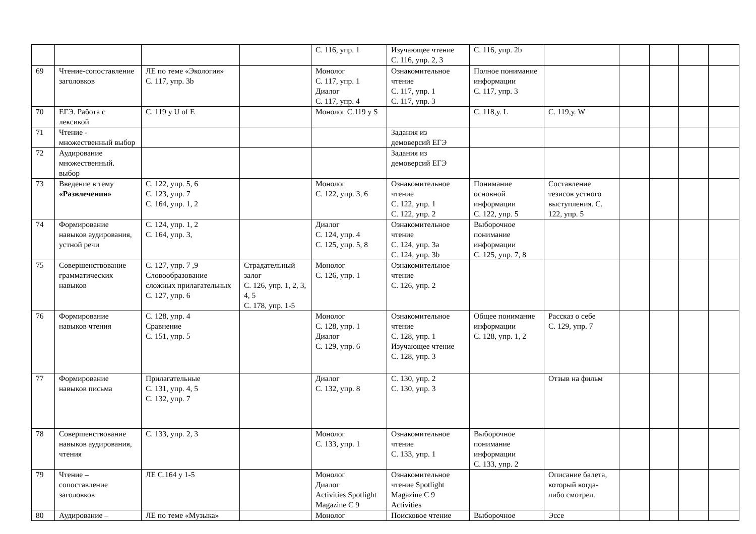| | | | | С. 116, упр. 1 | Изучающее чтение С. 116, упр. 2, 3 | С. 116, упр. 2b | | | | | |
| 69 | Чтение-сопоставление заголовков | ЛЕ по теме «Экология» С. 117, упр. 3b | | Монолог С. 117, упр. 1 Диалог С. 117, упр. 4 | Ознакомительное чтение С. 117, упр. 1 С. 117, упр. 3 | Полное понимание информации С. 117, упр. 3 | | | | | |
| 70 | ЕГЭ. Работа с лексикой | С. 119 у U of E | | Монолог С.119 у S | | С. 118,у. L | С. 119,у. W | | | | |
| 71 | Чтение - множественный выбор | | | | Задания из демоверсий ЕГЭ | | | | | | |
| 72 | Аудирование множественный. выбор | | | | Задания из демоверсий ЕГЭ | | | | | | |
| 73 | Введение в тему «Развлечения» | С. 122, упр. 5, 6 С. 123, упр. 7 С. 164, упр. 1, 2 | | Монолог С. 122, упр. 3, 6 | Ознакомительное чтение С. 122, упр. 1 С. 122, упр. 2 | Понимание основной информации С. 122, упр. 5 | Составление тезисов устного выступления. С. 122, упр. 5 | | | | |
| 74 | Формирование навыков аудирования, устной речи | С. 124, упр. 1, 2 С. 164, упр. 3, | | Диалог С. 124, упр. 4 С. 125, упр. 5, 8 | Ознакомительное чтение С. 124, упр. 3а С. 124, упр. 3b | Выборочное понимание информации С. 125, упр. 7, 8 | | | | | |
| 75 | Совершенствование грамматических навыков | С. 127, упр. 7 ,9 Словообразование сложных прилагательных С. 127, упр. 6 | Страдательный залог С. 126, упр. 1, 2, 3, 4, 5 С. 178, упр. 1-5 | Монолог С. 126, упр. 1 | Ознакомительное чтение С. 126, упр. 2 | | | | | | |
| 76 | Формирование навыков чтения | С. 128, упр. 4 Сравнение С. 151, упр. 5 | | Монолог С. 128, упр. 1 Диалог С. 129, упр. 6 | Ознакомительное чтение С. 128, упр. 1 Изучающее чтение С. 128, упр. 3 | Общее понимание информации С. 128, упр. 1, 2 | Рассказ о себе С. 129, упр. 7 | | | | |
| 77 | Формирование навыков письма | Прилагательные С. 131, упр. 4, 5 С. 132, упр. 7 | | Диалог С. 132, упр. 8 | С. 130, упр. 2 С. 130, упр. 3 | | Отзыв на фильм | | | | |
| 78 | Совершенствование навыков аудирования, чтения | С. 133, упр. 2, 3 | | Монолог С. 133, упр. 1 | Ознакомительное чтение С. 133, упр. 1 | Выборочное понимание информации С. 133, упр. 2 | | | | | |
| 79 | Чтение – сопоставление заголовков | ЛЕ С.164 у 1-5 | | Монолог Диалог Activities Spotlight Magazine C 9 | Ознакомительное чтение Spotlight Magazine C 9 Activities | | Описание балета, который когда- либо смотрел. | | | | |
| 80 | Аудирование – | ЛЕ по теме «Музыка» | | Монолог | Поисковое чтение | Выборочное | Эссе | | | | |